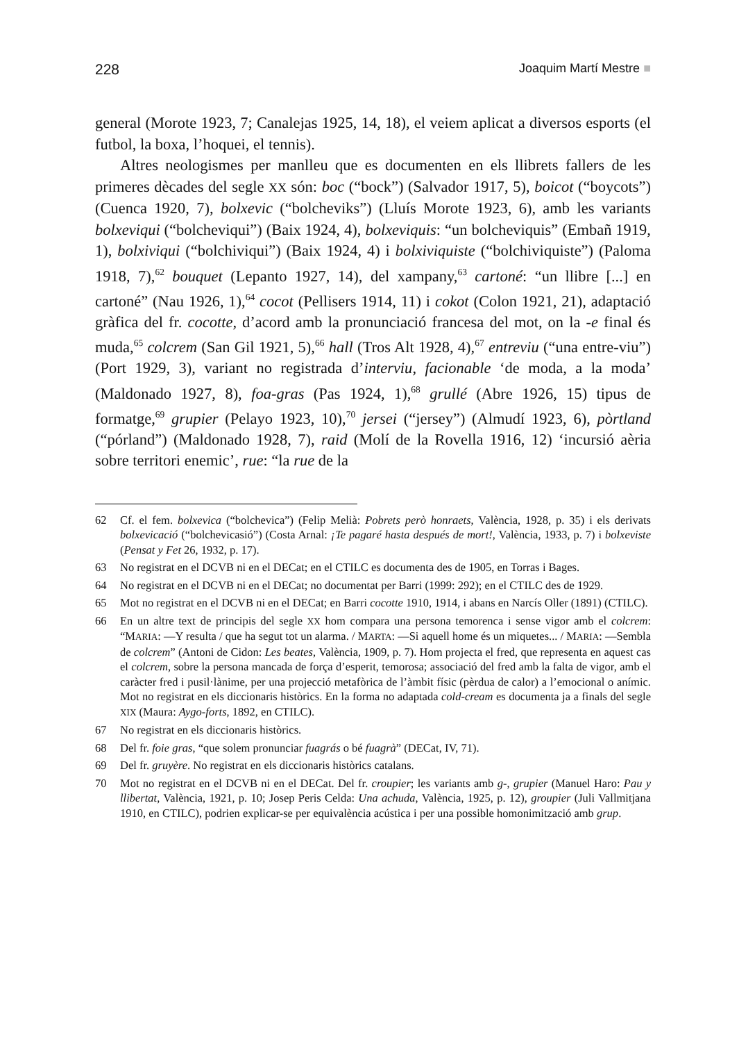228 Joaquim Martí Mestre ■
general (Morote 1923, 7; Canalejas 1925, 14, 18), el veiem aplicat a diversos esports (el futbol, la boxa, l’hoquei, el tennis).
Altres neologismes per manlleu que es documenten en els llibrets fallers de les primeres dècades del segle XX són: boc (“bock”) (Salvador 1917, 5), boicot (“boycots”) (Cuenca 1920, 7), bolxevic (“bolcheviks”) (Lluís Morote 1923, 6), amb les variants bolxeviqui (“bolcheviqui”) (Baix 1924, 4), bolxeviquis: “un bolcheviquis” (Embañ 1919, 1), bolxiviqui (“bolchiviqui”) (Baix 1924, 4) i bolxiviquiste (“bolchiviquiste”) (Paloma 1918, 7),<sup>62</sup> bouquet (Lepanto 1927, 14), del xampany,<sup>63</sup> cartoné: “un llibre [...] en cartoné” (Nau 1926, 1),<sup>64</sup> cocot (Pellisers 1914, 11) i cokot (Colon 1921, 21), adaptació gràfica del fr. cocotte, d’acord amb la pronunciació francesa del mot, on la -e final és muda,<sup>65</sup> colcrem (San Gil 1921, 5),<sup>66</sup> hall (Tros Alt 1928, 4),<sup>67</sup> entreviu (“una entre-viu”) (Port 1929, 3), variant no registrada d’interviu, facionable ‘de moda, a la moda’ (Maldonado 1927, 8), foa-gras (Pas 1924, 1),<sup>68</sup> grullé (Abre 1926, 15) tipus de formatge,<sup>69</sup> grupier (Pelayo 1923, 10),<sup>70</sup> jersei (“jersey”) (Almudí 1923, 6), pòrtland (“pórland”) (Maldonado 1928, 7), raid (Molí de la Rovella 1916, 12) ‘incursió aèria sobre territori enemic’, rue: “la rue de la
62 Cf. el fem. bolxevica (“bolchevica”) (Felip Melià: Pobrets però honraets, València, 1928, p. 35) i els derivats bolxevicació (“bolchevicasió”) (Costa Arnal: ¡Te pagaré hasta después de mort!, València, 1933, p. 7) i bolxeviste (Pensat y Fet 26, 1932, p. 17).
63 No registrat en el DCVB ni en el DECat; en el CTILC es documenta des de 1905, en Torras i Bages.
64 No registrat en el DCVB ni en el DECat; no documentat per Barri (1999: 292); en el CTILC des de 1929.
65 Mot no registrat en el DCVB ni en el DECat; en Barri cocotte 1910, 1914, i abans en Narcís Oller (1891) (CTILC).
66 En un altre text de principis del segle XX hom compara una persona temorenca i sense vigor amb el colcrem: “MARIA: —Y resulta / que ha segut tot un alarma. / MARTA: —Si aquell home és un miquetes... / MARIA: —Sembla de colcrem” (Antoni de Cidon: Les beates, València, 1909, p. 7). Hom projecta el fred, que representa en aquest cas el colcrem, sobre la persona mancada de força d’esperit, temorosa; associació del fred amb la falta de vigor, amb el caràcter fred i pusil·lànime, per una projecció metafòrica de l’àmbit físic (pèrdua de calor) a l’emocional o anímic. Mot no registrat en els diccionaris històrics. En la forma no adaptada cold-cream es documenta ja a finals del segle XIX (Maura: Aygo-forts, 1892, en CTILC).
67 No registrat en els diccionaris històrics.
68 Del fr. foie gras, “que solem pronunciar fuagrás o bé fuagrà” (DECat, IV, 71).
69 Del fr. gruyère. No registrat en els diccionaris històrics catalans.
70 Mot no registrat en el DCVB ni en el DECat. Del fr. croupier; les variants amb g-, grupier (Manuel Haro: Pau y llibertat, València, 1921, p. 10; Josep Peris Celda: Una achuda, València, 1925, p. 12), groupier (Juli Vallmitjana 1910, en CTILC), podrien explicar-se per equivalència acústica i per una possible homonimització amb grup.